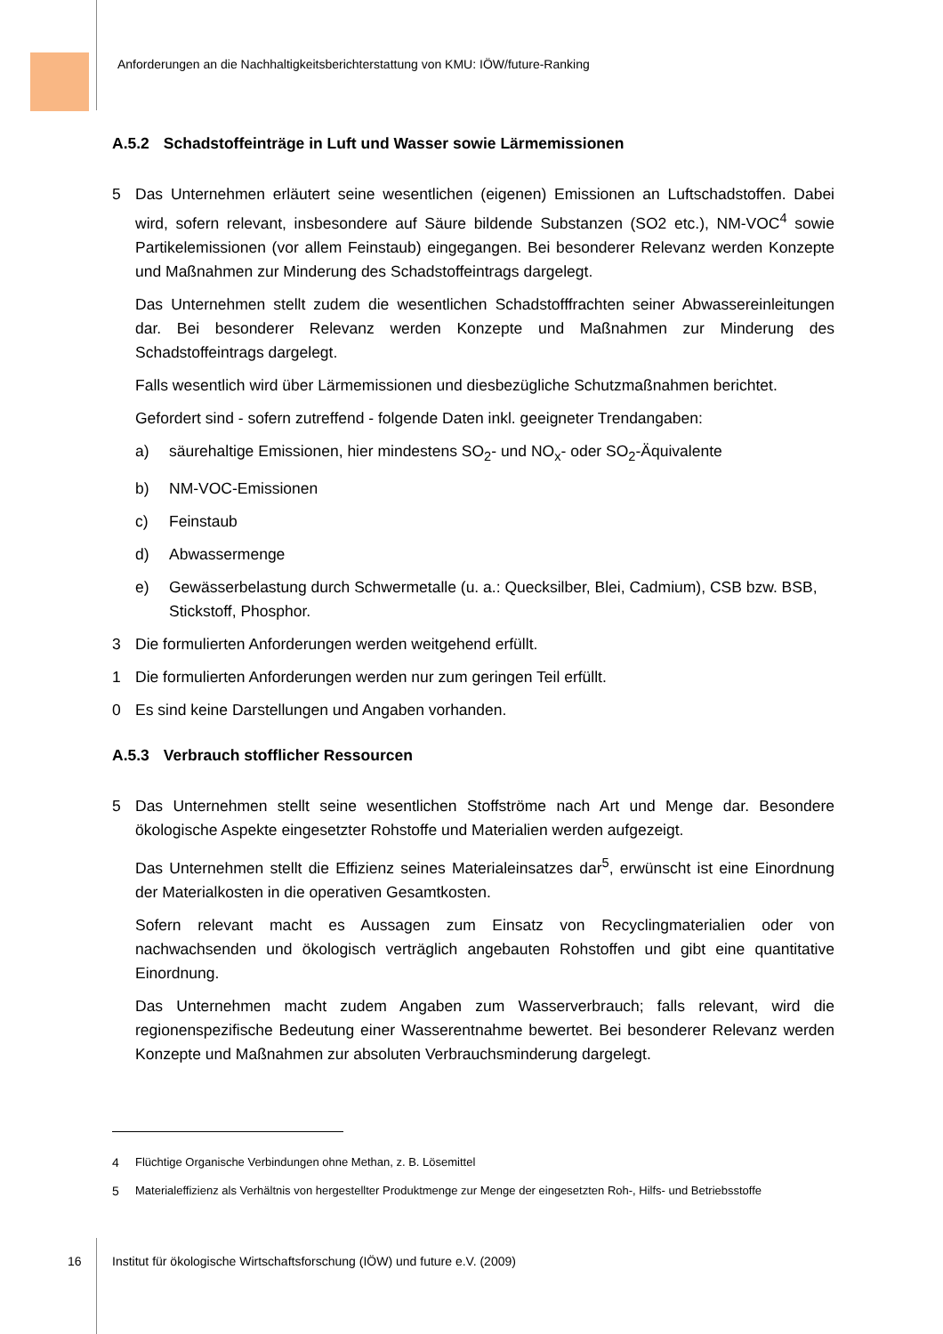Anforderungen an die Nachhaltigkeitsberichterstattung von KMU: IÖW/future-Ranking
A.5.2 Schadstoffeinträge in Luft und Wasser sowie Lärmemissionen
5 Das Unternehmen erläutert seine wesentlichen (eigenen) Emissionen an Luftschadstoffen. Dabei wird, sofern relevant, insbesondere auf Säure bildende Substanzen (SO2 etc.), NM-VOC<sup>4</sup> sowie Partikelemissionen (vor allem Feinstaub) eingegangen. Bei besonderer Relevanz werden Konzepte und Maßnahmen zur Minderung des Schadstoffeintrags dargelegt.
Das Unternehmen stellt zudem die wesentlichen Schadstofffrachten seiner Abwassereinleitungen dar. Bei besonderer Relevanz werden Konzepte und Maßnahmen zur Minderung des Schadstoffeintrags dargelegt.
Falls wesentlich wird über Lärmemissionen und diesbezügliche Schutzmaßnahmen berichtet.
Gefordert sind - sofern zutreffend - folgende Daten inkl. geeigneter Trendangaben:
a) säurehaltige Emissionen, hier mindestens SO<sub>2</sub>- und NO<sub>x</sub>- oder SO<sub>2</sub>-Äquivalente
b) NM-VOC-Emissionen
c) Feinstaub
d) Abwassermenge
e) Gewässerbelastung durch Schwermetalle (u. a.: Quecksilber, Blei, Cadmium), CSB bzw. BSB, Stickstoff, Phosphor.
3 Die formulierten Anforderungen werden weitgehend erfüllt.
1 Die formulierten Anforderungen werden nur zum geringen Teil erfüllt.
0 Es sind keine Darstellungen und Angaben vorhanden.
A.5.3 Verbrauch stofflicher Ressourcen
5 Das Unternehmen stellt seine wesentlichen Stoffströme nach Art und Menge dar. Besondere ökologische Aspekte eingesetzter Rohstoffe und Materialien werden aufgezeigt.
Das Unternehmen stellt die Effizienz seines Materialeinsatzes dar<sup>5</sup>, erwünscht ist eine Einordnung der Materialkosten in die operativen Gesamtkosten.
Sofern relevant macht es Aussagen zum Einsatz von Recyclingmaterialien oder von nachwachsenden und ökologisch verträglich angebauten Rohstoffen und gibt eine quantitative Einordnung.
Das Unternehmen macht zudem Angaben zum Wasserverbrauch; falls relevant, wird die regionenspezifische Bedeutung einer Wasserentnahme bewertet. Bei besonderer Relevanz werden Konzepte und Maßnahmen zur absoluten Verbrauchsminderung dargelegt.
4 Flüchtige Organische Verbindungen ohne Methan, z. B. Lösemittel
5 Materialeffizienz als Verhältnis von hergestellter Produktmenge zur Menge der eingesetzten Roh-, Hilfs- und Betriebsstoffe
16
Institut für ökologische Wirtschaftsforschung (IÖW) und future e.V. (2009)